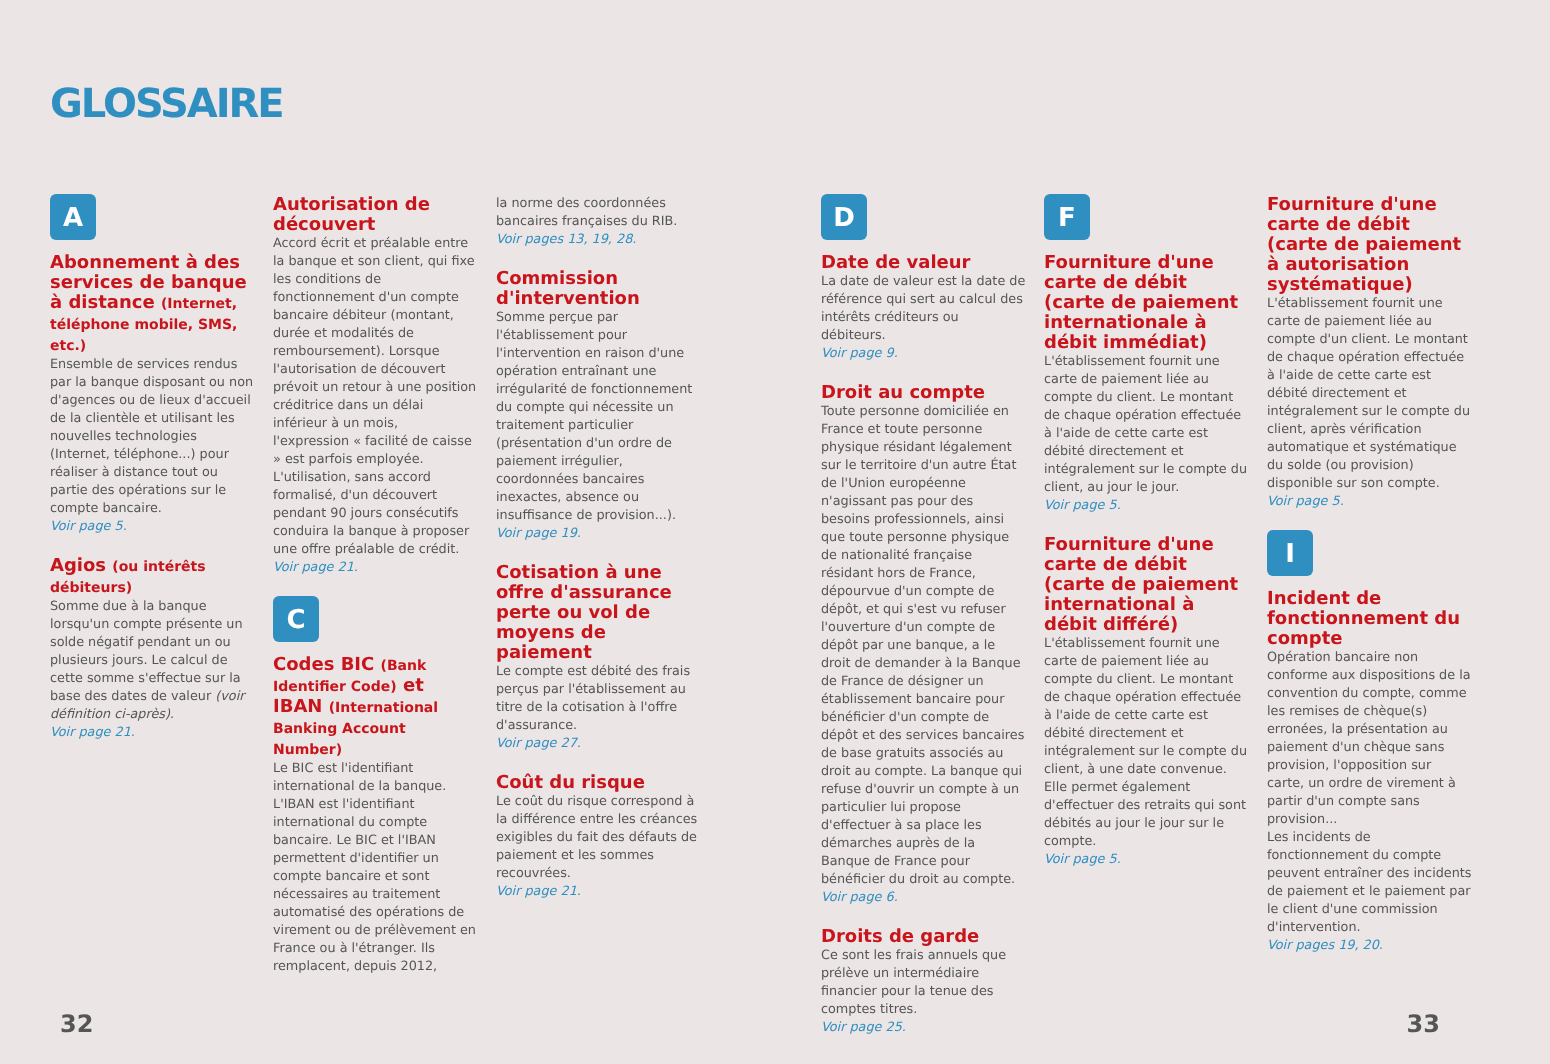GLOSSAIRE
A
Abonnement à des services de banque à distance (Internet, téléphone mobile, SMS, etc.)
Ensemble de services rendus par la banque disposant ou non d'agences ou de lieux d'accueil de la clientèle et utilisant les nouvelles technologies (Internet, téléphone...) pour réaliser à distance tout ou partie des opérations sur le compte bancaire.
Voir page 5.
Agios (ou intérêts débiteurs)
Somme due à la banque lorsqu'un compte présente un solde négatif pendant un ou plusieurs jours. Le calcul de cette somme s'effectue sur la base des dates de valeur (voir définition ci-après).
Voir page 21.
Autorisation de découvert
Accord écrit et préalable entre la banque et son client, qui fixe les conditions de fonctionnement d'un compte bancaire débiteur (montant, durée et modalités de remboursement). Lorsque l'autorisation de découvert prévoit un retour à une position créditrice dans un délai inférieur à un mois, l'expression « facilité de caisse » est parfois employée. L'utilisation, sans accord formalisé, d'un découvert pendant 90 jours consécutifs conduira la banque à proposer une offre préalable de crédit.
Voir page 21.
C
Codes BIC (Bank Identifier Code) et IBAN (International Banking Account Number)
Le BIC est l'identifiant international de la banque. L'IBAN est l'identifiant international du compte bancaire. Le BIC et l'IBAN permettent d'identifier un compte bancaire et sont nécessaires au traitement automatisé des opérations de virement ou de prélèvement en France ou à l'étranger. Ils remplacent, depuis 2012,
la norme des coordonnées bancaires françaises du RIB.
Voir pages 13, 19, 28.
Commission d'intervention
Somme perçue par l'établissement pour l'intervention en raison d'une opération entraînant une irrégularité de fonctionnement du compte qui nécessite un traitement particulier (présentation d'un ordre de paiement irrégulier, coordonnées bancaires inexactes, absence ou insuffisance de provision...).
Voir page 19.
Cotisation à une offre d'assurance perte ou vol de moyens de paiement
Le compte est débité des frais perçus par l'établissement au titre de la cotisation à l'offre d'assurance.
Voir page 27.
Coût du risque
Le coût du risque correspond à la différence entre les créances exigibles du fait des défauts de paiement et les sommes recouvrées.
Voir page 21.
D
Date de valeur
La date de valeur est la date de référence qui sert au calcul des intérêts créditeurs ou débiteurs.
Voir page 9.
Droit au compte
Toute personne domiciliée en France et toute personne physique résidant légalement sur le territoire d'un autre État de l'Union européenne n'agissant pas pour des besoins professionnels, ainsi que toute personne physique de nationalité française résidant hors de France, dépourvue d'un compte de dépôt, et qui s'est vu refuser l'ouverture d'un compte de dépôt par une banque, a le droit de demander à la Banque de France de désigner un établissement bancaire pour bénéficier d'un compte de dépôt et des services bancaires de base gratuits associés au droit au compte. La banque qui refuse d'ouvrir un compte à un particulier lui propose d'effectuer à sa place les démarches auprès de la Banque de France pour bénéficier du droit au compte.
Voir page 6.
Droits de garde
Ce sont les frais annuels que prélève un intermédiaire financier pour la tenue des comptes titres.
Voir page 25.
F
Fourniture d'une carte de débit (carte de paiement internationale à débit immédiat)
L'établissement fournit une carte de paiement liée au compte du client. Le montant de chaque opération effectuée à l'aide de cette carte est débité directement et intégralement sur le compte du client, au jour le jour.
Voir page 5.
Fourniture d'une carte de débit (carte de paiement international à débit différé)
L'établissement fournit une carte de paiement liée au compte du client. Le montant de chaque opération effectuée à l'aide de cette carte est débité directement et intégralement sur le compte du client, à une date convenue. Elle permet également d'effectuer des retraits qui sont débités au jour le jour sur le compte.
Voir page 5.
Fourniture d'une carte de débit (carte de paiement à autorisation systématique)
L'établissement fournit une carte de paiement liée au compte d'un client. Le montant de chaque opération effectuée à l'aide de cette carte est débité directement et intégralement sur le compte du client, après vérification automatique et systématique du solde (ou provision) disponible sur son compte.
Voir page 5.
I
Incident de fonctionnement du compte
Opération bancaire non conforme aux dispositions de la convention du compte, comme les remises de chèque(s) erronées, la présentation au paiement d'un chèque sans provision, l'opposition sur carte, un ordre de virement à partir d'un compte sans provision...
Les incidents de fonctionnement du compte peuvent entraîner des incidents de paiement et le paiement par le client d'une commission d'intervention.
Voir pages 19, 20.
32 33